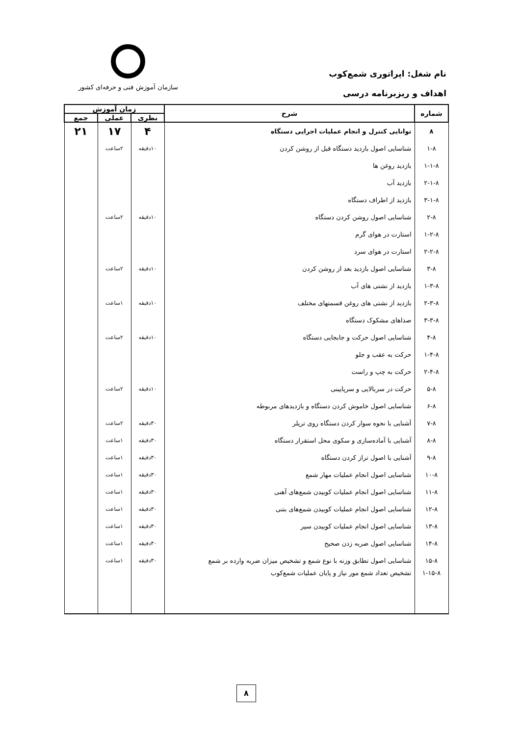نام شغل: اپراتوری شمع‌کوب
اهداف و ریزبرنامه درسی
سازمان آموزش فنی و حرفه‌ای کشور
| شماره | شرح | زمان آموزش | | |
| --- | --- | --- | --- | --- |
| | | نظری | عملی | جمع |
| ۸ | توانایی کنترل و انجام عملیات اجرایی دستگاه | ۴ | ۱۷ | ۲۱ |
| ۱-۸ | شناسایی اصول بازدید دستگاه قبل از روشن کردن | ۱۰دقیقه | ۲ساعت | |
| ۱-۱-۸ | بازدید روغن ها | | | |
| ۲-۱-۸ | بازدید آب | | | |
| ۳-۱-۸ | بازدید از اطراف دستگاه | | | |
| ۲-۸ | شناسایی اصول روشن کردن دستگاه | ۱۰دقیقه | ۲ساعت | |
| ۱-۲-۸ | استارت در هوای گرم | | | |
| ۲-۲-۸ | استارت در هوای سرد | | | |
| ۳-۸ | شناسایی اصول بازدید بعد از روشن کردن | ۱۰دقیقه | ۲ساعت | |
| ۱-۳-۸ | بازدید از نشتی های آب | | | |
| ۲-۳-۸ | بازدید از نشتی های روغن قسمتهای مختلف | ۱۰دقیقه | ۱ساعت | |
| ۳-۳-۸ | صداهای مشکوک دستگاه | | | |
| ۴-۸ | شناسایی اصول حرکت و جابجایی دستگاه | ۱۰دقیقه | ۲ساعت | |
| ۱-۴-۸ | حرکت به عقب و جلو | | | |
| ۲-۴-۸ | حرکت به چپ و راست | | | |
| ۵-۸ | حرکت در سربالایی و سرپایینی | ۱۰دقیقه | ۲ساعت | |
| ۶-۸ | شناسایی اصول خاموش کردن دستگاه و بازدیدهای مربوطه | | | |
| ۷-۸ | آشنایی با نحوه سوار کردن دستگاه روی تریلر | ۳۰دقیقه | ۲ساعت | |
| ۸-۸ | آشنایی با آماده‌سازی و سکوی محل استقرار دستگاه | ۳۰دقیقه | ۱ساعت | |
| ۹-۸ | آشنایی با اصول تراز کردن دستگاه | ۳۰دقیقه | ۱ساعت | |
| ۱۰-۸ | شناسایی اصول انجام عملیات مهار شمع | ۳۰دقیقه | ۱ساعت | |
| ۱۱-۸ | شناسایی اصول انجام عملیات کوبیدن شمع‌های آهنی | ۳۰دقیقه | ۱ساعت | |
| ۱۲-۸ | شناسایی اصول انجام عملیات کوبیدن شمع‌های بتنی | ۳۰دقیقه | ۱ساعت | |
| ۱۳-۸ | شناسایی اصول انجام عملیات کوبیدن سپر | ۳۰دقیقه | ۱ساعت | |
| ۱۴-۸ | شناسایی اصول ضربه زدن صحیح | ۳۰دقیقه | ۱ساعت | |
| ۱۵-۸ | شناسایی اصول تطابق وزنه با نوع شمع و تشخیص میزان ضربه وارده بر شمع | ۳۰دقیقه | ۱ساعت | |
| ۱-۱۵-۸ | تشخیص تعداد شمع مور نیاز و پایان عملیات شمع‌کوب | | | |
۸